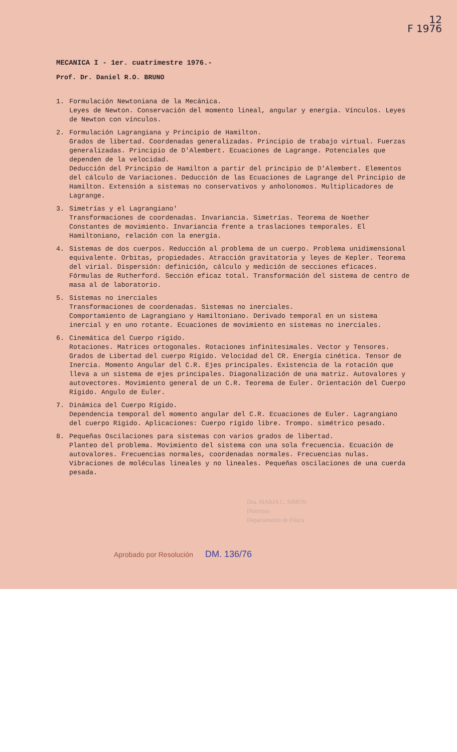12
F 1976
MECANICA I - 1er. cuatrimestre 1976.-
Prof. Dr. Daniel R.O. BRUNO
1. Formulación Newtoniana de la Mecánica.
Leyes de Newton. Conservación del momento lineal, angular y energía. Vínculos. Leyes de Newton con vínculos.
2. Formulación Lagrangiana y Principio de Hamilton.
Grados de libertad. Coordenadas generalizadas. Principio de trabajo virtual. Fuerzas generalizadas. Principio de D'Alembert. Ecuaciones de Lagrange. Potenciales que dependen de la velocidad.
Deducción del Principio de Hamilton a partir del principio de D'Alembert. Elementos del cálculo de Variaciones. Deducción de las Ecuaciones de Lagrange del Principio de Hamilton. Extensión a sistemas no conservativos y anholonomos. Multiplicadores de Lagrange.
3. Simetrías y el Lagrangiano'
Transformaciones de coordenadas. Invariancia. Simetrías. Teorema de Noether Constantes de movimiento. Invariancia frente a traslaciones temporales. El Hamiltoniano, relación con la energía.
4. Sistemas de dos cuerpos. Reducción al problema de un cuerpo. Problema unidimensional equivalente. Orbitas, propiedades. Atracción gravitatoria y leyes de Kepler. Teorema del virial. Dispersión: definición, cálculo y medición de secciones eficaces. Fórmulas de Rutherford. Sección eficaz total. Transformación del sistema de centro de masa al de laboratorio.
5. Sistemas no inerciales
Transformaciones de coordenadas. Sistemas no inerciales.
Comportamiento de Lagrangiano y Hamiltoniano. Derivado temporal en un sistema inercial y en uno rotante. Ecuaciones de movimiento en sistemas no inerciales.
6. Cinemática del Cuerpo rígido.
Rotaciones. Matrices ortogonales. Rotaciones infinitesimales. Vector y Tensores. Grados de Libertad del cuerpo Rígido. Velocidad del CR. Energía cinética. Tensor de Inercia. Momento Angular del C.R. Ejes principales. Existencia de la rotación que lleva a un sistema de ejes principales. Diagonalización de una matriz. Autovalores y autovectores. Movimiento general de un C.R. Teorema de Euler. Orientación del Cuerpo Rígido. Angulo de Euler.
7. Dinámica del Cuerpo Rígido.
Dependencia temporal del momento angular del C.R. Ecuaciones de Euler. Lagrangiano del cuerpo Rígido. Aplicaciones: Cuerpo rígido libre. Trompo. simétrico pesado.
8. Pequeñas Oscilaciones para sistemas con varios grados de libertad.
Planteo del problema. Movimiento del sistema con una sola frecuencia. Ecuación de autovalores. Frecuencias normales, coordenadas normales. Frecuencias nulas. Vibraciones de moléculas lineales y no lineales. Pequeñas oscilaciones de una cuerda pesada.
Dra. MARIA C. SIMON
Directora
Departamento de Física
Aprobado por Resolución DM. 136/76